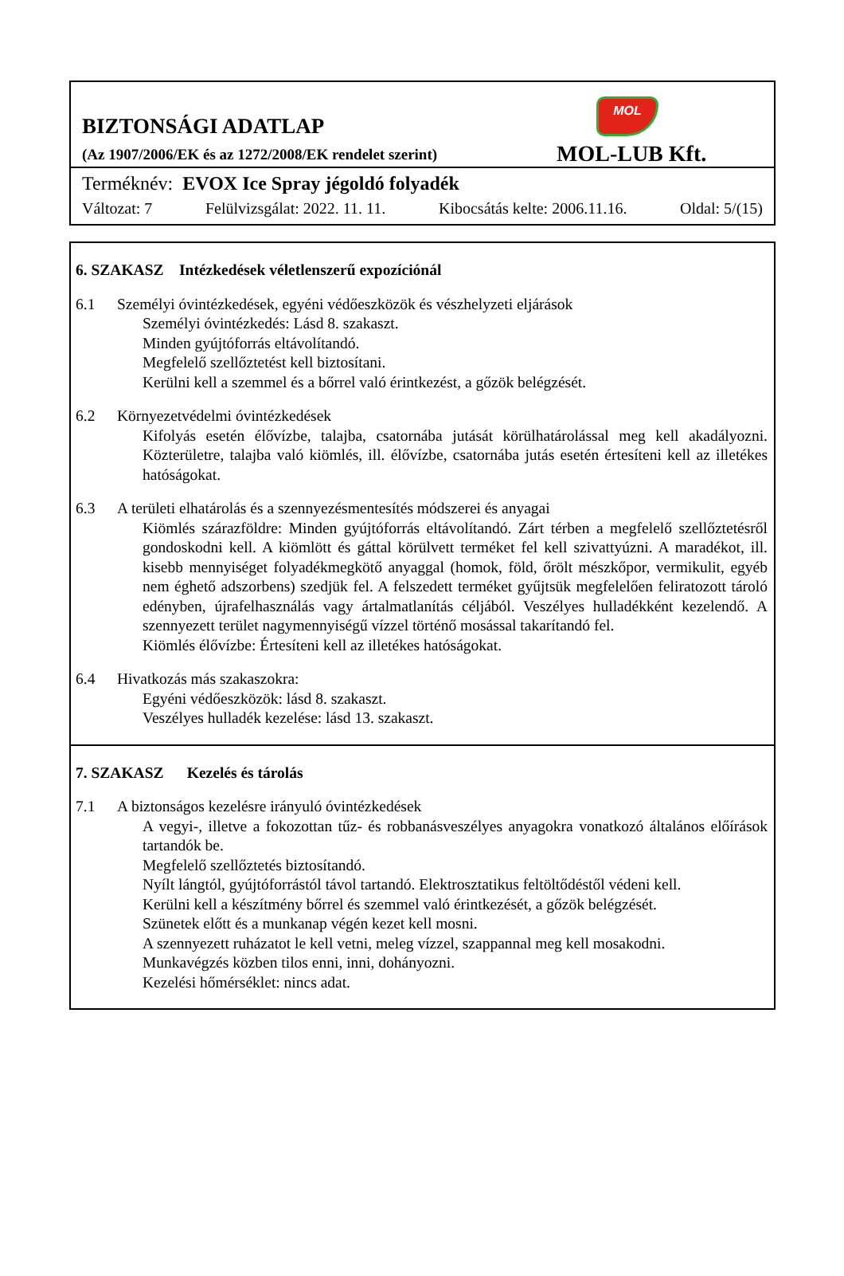BIZTONSÁGI ADATLAP
(Az 1907/2006/EK és az 1272/2008/EK rendelet szerint)
MOL
MOL-LUB Kft.
Terméknév: EVOX Ice Spray jégoldó folyadék
Változat: 7 Felülvizsgálat: 2022. 11. 11. Kibocsátás kelte: 2006.11.16. Oldal: 5/(15)
6. SZAKASZ Intézkedések véletlenszerű expozíciónál
6.1 Személyi óvintézkedések, egyéni védőeszközök és vészhelyzeti eljárások
Személyi óvintézkedés: Lásd 8. szakaszt.
Minden gyújtóforrás eltávolítandó.
Megfelelő szellőztetést kell biztosítani.
Kerülni kell a szemmel és a bőrrel való érintkezést, a gőzök belégzését.
6.2 Környezetvédelmi óvintézkedések
Kifolyás esetén élővízbe, talajba, csatornába jutását körülhatárolással meg kell akadályozni. Közterületre, talajba való kiömlés, ill. élővízbe, csatornába jutás esetén értesíteni kell az illetékes hatóságokat.
6.3 A területi elhatárolás és a szennyezésmentesítés módszerei és anyagai
Kiömlés szárazföldre: Minden gyújtóforrás eltávolítandó. Zárt térben a megfelelő szellőztetésről gondoskodni kell. A kiömlött és gáttal körülvett terméket fel kell szivattyúzni. A maradékot, ill. kisebb mennyiséget folyadékmegkötő anyaggal (homok, föld, őrölt mészkőpor, vermikulit, egyéb nem éghető adszorbens) szedjük fel. A felszedett terméket gyűjtsük megfelelően feliratozott tároló edényben, újrafelhasználás vagy ártalmatlanítás céljából. Veszélyes hulladékként kezelendő. A szennyezett terület nagymennyiségű vízzel történő mosással takarítandó fel.
Kiömlés élővízbe: Értesíteni kell az illetékes hatóságokat.
6.4 Hivatkozás más szakaszokra:
Egyéni védőeszközök: lásd 8. szakaszt.
Veszélyes hulladék kezelése: lásd 13. szakaszt.
7. SZAKASZ Kezelés és tárolás
7.1 A biztonságos kezelésre irányuló óvintézkedések
A vegyi-, illetve a fokozottan tűz- és robbanásveszélyes anyagokra vonatkozó általános előírások tartandók be.
Megfelelő szellőztetés biztosítandó.
Nyílt lángtól, gyújtóforrástól távol tartandó. Elektrosztatikus feltöltődéstől védeni kell.
Kerülni kell a készítmény bőrrel és szemmel való érintkezését, a gőzök belégzését.
Szünetek előtt és a munkanap végén kezet kell mosni.
A szennyezett ruházatot le kell vetni, meleg vízzel, szappannal meg kell mosakodni.
Munkavégzés közben tilos enni, inni, dohányozni.
Kezelési hőmérséklet: nincs adat.